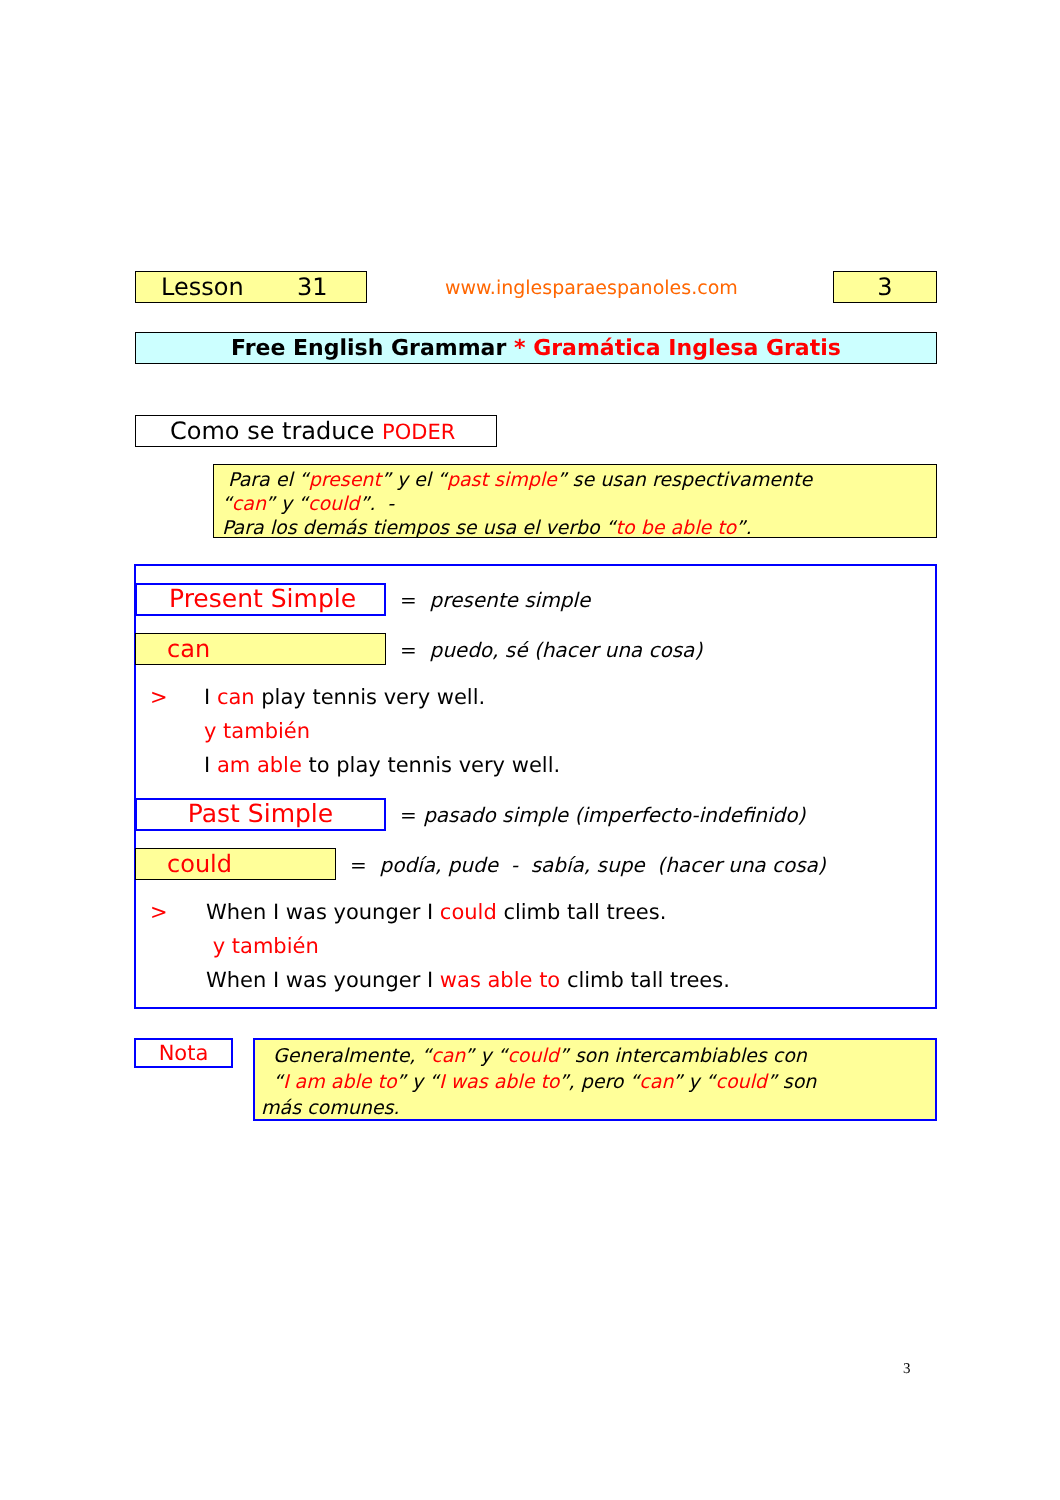Lesson 31 www.inglesparaespanoles.com 3
Free English Grammar * Gramática Inglesa Gratis
Como se traduce PODER
Para el “present” y el “past simple” se usan respectivamente
“can” y “could”. -
Para los demás tiempos se usa el verbo “to be able to”.
Present Simple = presente simple
can = puedo, sé (hacer una cosa)
>
I can play tennis very well.
y también
I am able to play tennis very well.
Past Simple
= pasado simple (imperfecto-indefinido)
could
= podía, pude - sabía, supe (hacer una cosa)
>
When I was younger I could climb tall trees.
y también
When I was younger I was able to climb tall trees.
Nota
Generalmente, “can” y “could” son intercambiables con
“I am able to” y “I was able to”, pero “can” y “could” son
más comunes.
3